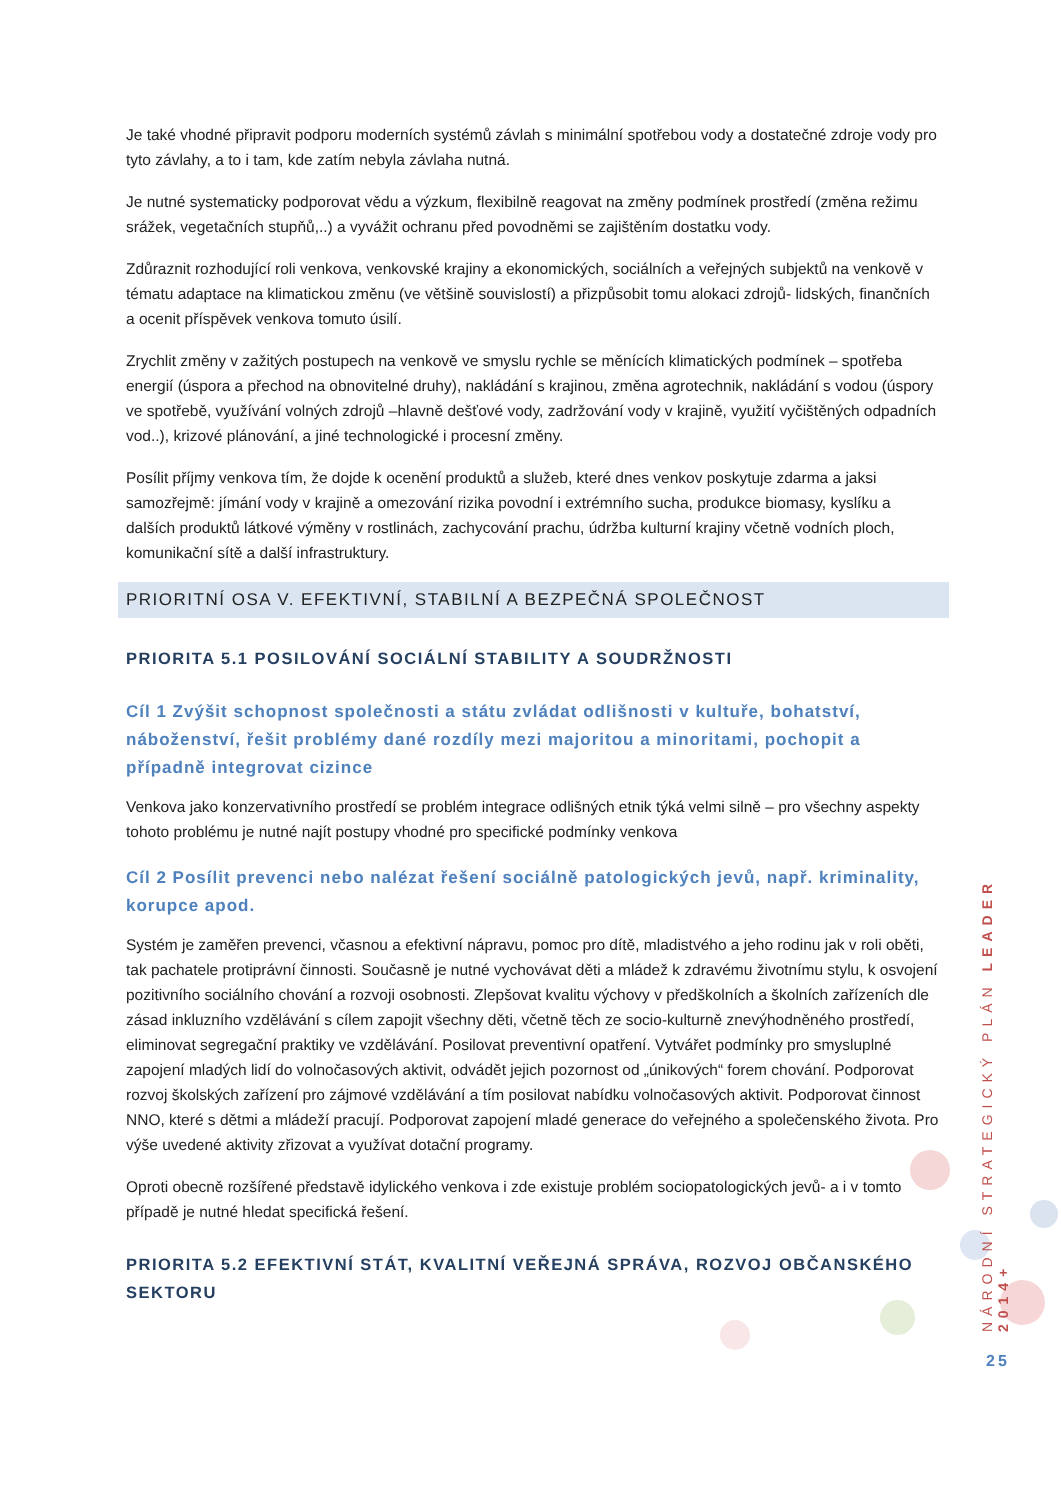Je také vhodné připravit podporu moderních systémů závlah s minimální spotřebou vody a dostatečné zdroje vody pro tyto závlahy, a to i tam, kde zatím nebyla závlaha nutná.
Je nutné systematicky podporovat vědu a výzkum, flexibilně reagovat na změny podmínek prostředí (změna režimu srážek, vegetačních stupňů,..) a vyvážit ochranu před povodněmi se zajištěním dostatku vody.
Zdůraznit rozhodující roli venkova, venkovské krajiny a ekonomických, sociálních a veřejných subjektů na venkově v tématu adaptace na klimatickou změnu (ve většině souvislostí) a přizpůsobit tomu alokaci zdrojů- lidských, finančních a ocenit příspěvek venkova tomuto úsilí.
Zrychlit změny v zažitých postupech na venkově ve smyslu rychle se měnících klimatických podmínek – spotřeba energií (úspora a přechod na obnovitelné druhy), nakládání s krajinou, změna agrotechnik, nakládání s vodou (úspory ve spotřebě, využívání volných zdrojů –hlavně dešťové vody, zadržování vody v krajině, využití vyčištěných odpadních vod..), krizové plánování, a jiné technologické i procesní změny.
Posílit příjmy venkova tím, že dojde k ocenění produktů a služeb, které dnes venkov poskytuje zdarma a jaksi samozřejmě: jímání vody v krajině a omezování rizika povodní i extrémního sucha, produkce biomasy, kyslíku a dalších produktů látkové výměny v rostlinách, zachycování prachu, údržba kulturní krajiny včetně vodních ploch, komunikační sítě a další infrastruktury.
PRIORITNÍ OSA V. EFEKTIVNÍ, STABILNÍ A BEZPEČNÁ SPOLEČNOST
PRIORITA 5.1 POSILOVÁNÍ SOCIÁLNÍ STABILITY A SOUDRŽNOSTI
Cíl 1 Zvýšit schopnost společnosti a státu zvládat odlišnosti v kultuře, bohatství, náboženství, řešit problémy dané rozdíly mezi majoritou a minoritami, pochopit a případně integrovat cizince
Venkova jako konzervativního prostředí se problém integrace odlišných etnik týká velmi silně – pro všechny aspekty tohoto problému je nutné najít postupy vhodné pro specifické podmínky venkova
Cíl 2 Posílit prevenci nebo nalézat řešení sociálně patologických jevů, např. kriminality, korupce apod.
Systém je zaměřen prevenci, včasnou a efektivní nápravu, pomoc pro dítě, mladistvého a jeho rodinu jak v roli oběti, tak pachatele protiprávní činnosti. Současně je nutné vychovávat děti a mládež k zdravému životnímu stylu, k osvojení pozitivního sociálního chování a rozvoji osobnosti. Zlepšovat kvalitu výchovy v předškolních a školních zařízeních dle zásad inkluzního vzdělávání s cílem zapojit všechny děti, včetně těch ze socio-kulturně znevýhodněného prostředí, eliminovat segregační praktiky ve vzdělávání. Posilovat preventivní opatření. Vytvářet podmínky pro smysluplné zapojení mladých lidí do volnočasových aktivit, odvádět jejich pozornost od „únikových“ forem chování. Podporovat rozvoj školských zařízení pro zájmové vzdělávání a tím posilovat nabídku volnočasových aktivit. Podporovat činnost NNO, které s dětmi a mládeží pracují. Podporovat zapojení mladé generace do veřejného a společenského života. Pro výše uvedené aktivity zřizovat a využívat dotační programy.
Oproti obecně rozšířené představě idylického venkova i zde existuje problém sociopatologických jevů- a i v tomto případě je nutné hledat specifická řešení.
PRIORITA 5.2 EFEKTIVNÍ STÁT, KVALITNÍ VEŘEJNÁ SPRÁVA, ROZVOJ OBČANSKÉHO SEKTORU
NÁRODNÍ STRATEGICKÝ PLÁN LEADER 2014+
25